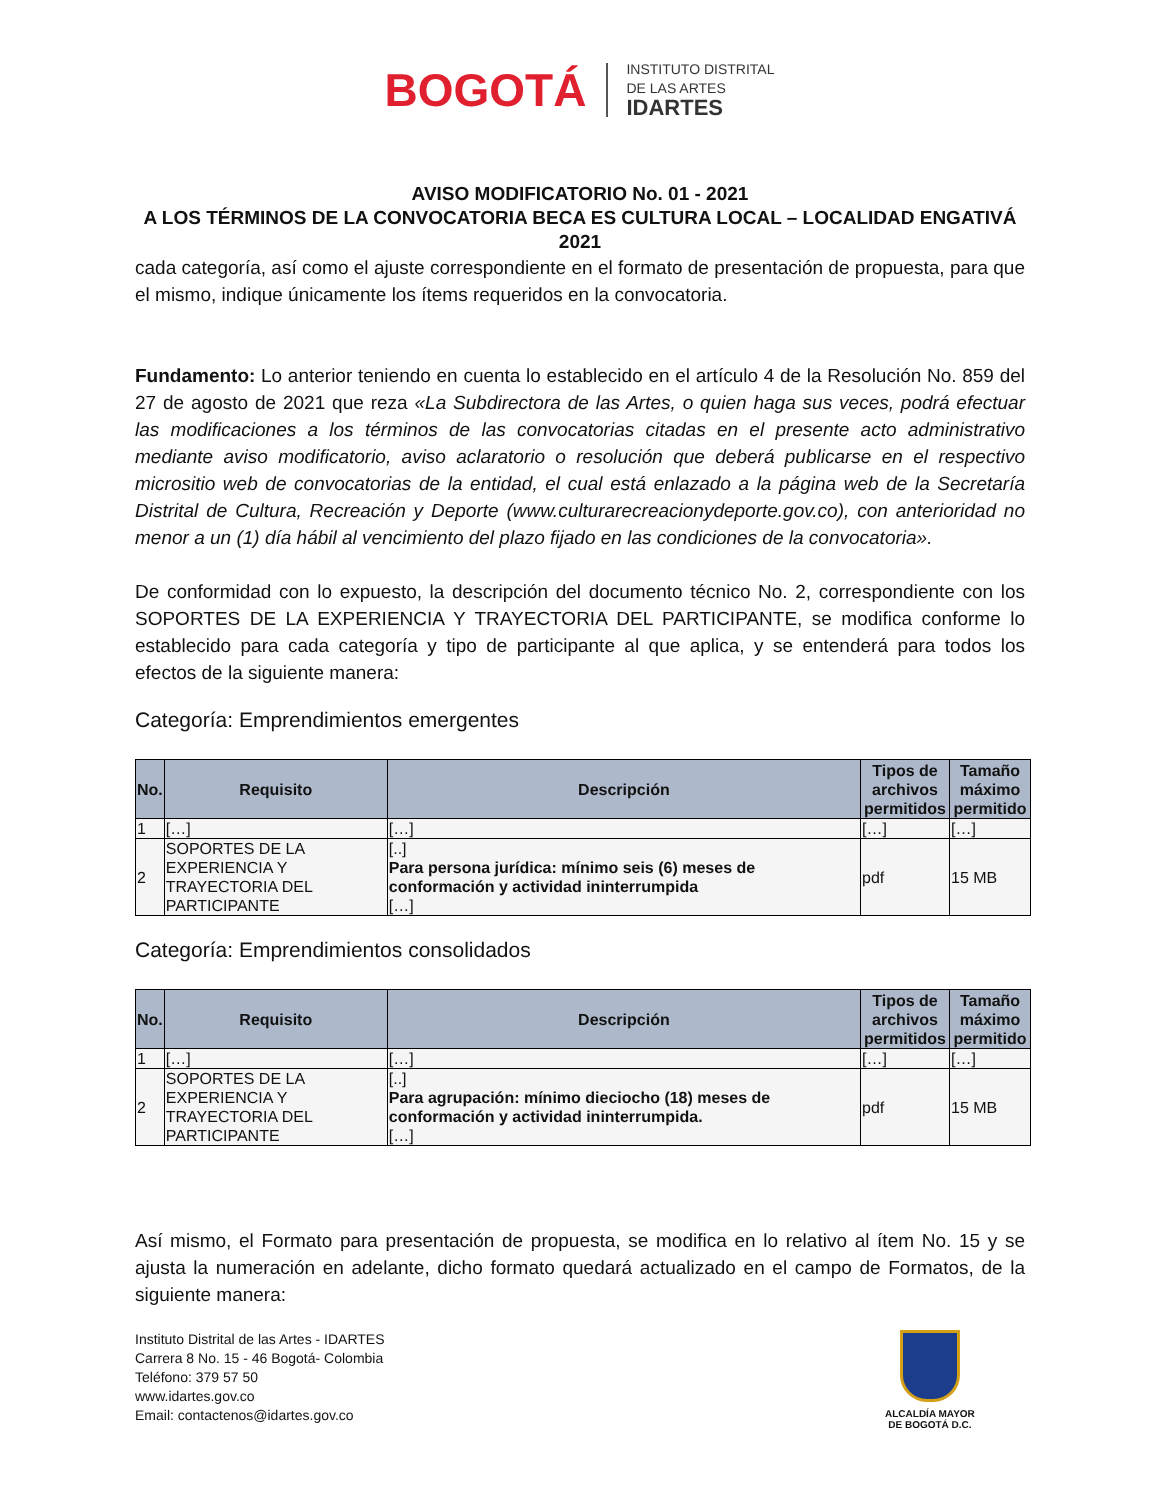BOGOTÁ
INSTITUTO DISTRITAL
DE LAS ARTES
IDARTES
AVISO MODIFICATORIO No. 01 - 2021
A LOS TÉRMINOS DE LA CONVOCATORIA BECA ES CULTURA LOCAL – LOCALIDAD ENGATIVÁ 2021
cada categoría, así como el ajuste correspondiente en el formato de presentación de propuesta, para que el mismo, indique únicamente los ítems requeridos en la convocatoria.
Fundamento: Lo anterior teniendo en cuenta lo establecido en el artículo 4 de la Resolución No. 859 del 27 de agosto de 2021 que reza «La Subdirectora de las Artes, o quien haga sus veces, podrá efectuar las modificaciones a los términos de las convocatorias citadas en el presente acto administrativo mediante aviso modificatorio, aviso aclaratorio o resolución que deberá publicarse en el respectivo micrositio web de convocatorias de la entidad, el cual está enlazado a la página web de la Secretaría Distrital de Cultura, Recreación y Deporte (www.culturarecreacionydeporte.gov.co), con anterioridad no menor a un (1) día hábil al vencimiento del plazo fijado en las condiciones de la convocatoria».
De conformidad con lo expuesto, la descripción del documento técnico No. 2, correspondiente con los SOPORTES DE LA EXPERIENCIA Y TRAYECTORIA DEL PARTICIPANTE, se modifica conforme lo establecido para cada categoría y tipo de participante al que aplica, y se entenderá para todos los efectos de la siguiente manera:
Categoría: Emprendimientos emergentes
| No. | Requisito | Descripción | Tipos de archivos permitidos | Tamaño máximo permitido |
| --- | --- | --- | --- | --- |
| 1 | […] | […] | […] | […] |
| 2 | SOPORTES DE LA EXPERIENCIA Y TRAYECTORIA DEL PARTICIPANTE | [..] Para persona jurídica: mínimo seis (6) meses de conformación y actividad ininterrumpida […] | pdf | 15 MB |
Categoría: Emprendimientos consolidados
| No. | Requisito | Descripción | Tipos de archivos permitidos | Tamaño máximo permitido |
| --- | --- | --- | --- | --- |
| 1 | […] | […] | […] | […] |
| 2 | SOPORTES DE LA EXPERIENCIA Y TRAYECTORIA DEL PARTICIPANTE | [..] Para agrupación: mínimo dieciocho (18) meses de conformación y actividad ininterrumpida. […] | pdf | 15 MB |
Así mismo, el Formato para presentación de propuesta, se modifica en lo relativo al ítem No. 15 y se ajusta la numeración en adelante, dicho formato quedará actualizado en el campo de Formatos, de la siguiente manera:
Instituto Distrital de las Artes - IDARTES
Carrera 8 No. 15 - 46 Bogotá- Colombia
Teléfono: 379 57 50
www.idartes.gov.co
Email: contactenos@idartes.gov.co
ALCALDÍA MAYOR
DE BOGOTÁ D.C.